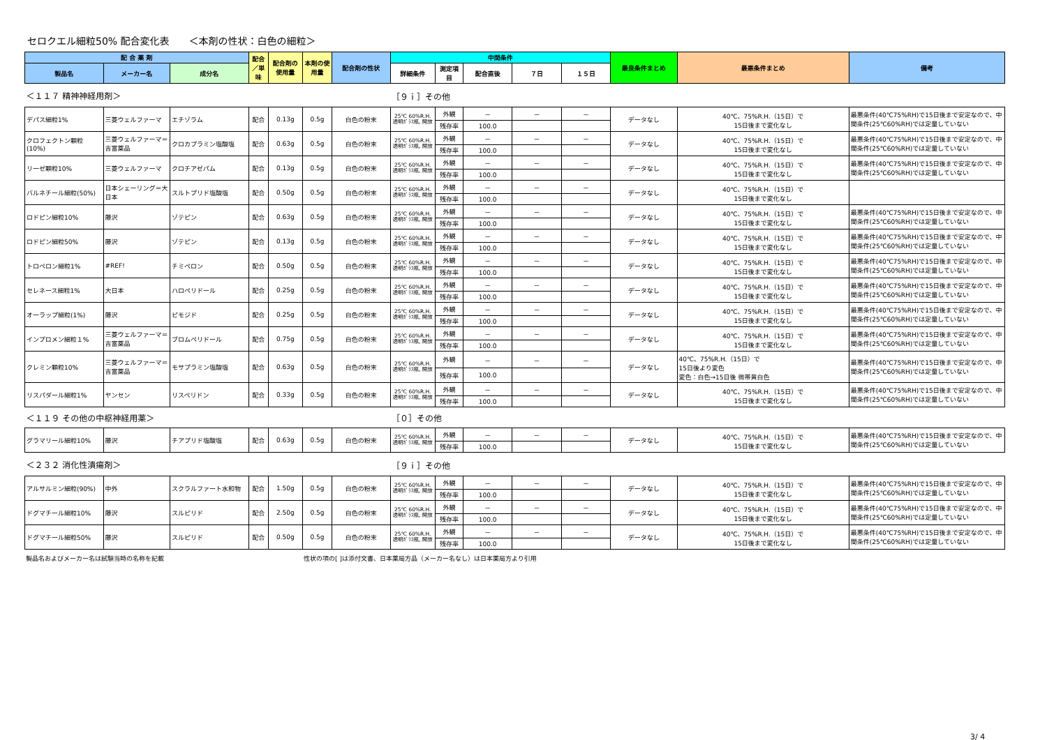セロクエル細粒50% 配合変化表　　＜本剤の性状：白色の細粒＞
| 配 合 薬 剤 | | | 配合／単味 | 配合剤の使用量 | 本剤の使用量 | 配合剤の性状 | 中間条件 | | | | | 最良条件まとめ | 最悪条件まとめ | 備考 |
| --- | --- | --- | --- | --- | --- | --- | --- | --- | --- | --- | --- | --- | --- | --- |
| 製品名 | メーカー名 | 成分名 | | | | | 詳細条件 | 測定項目 | 配合直後 | ７日 | １５日 | | | |
| ＜１１７ 精神神経用剤＞ | | | | | | | ［９ｉ］その他 | | | | | | | |
| デパス細粒1% | 三菱ウェルファーマ | エチゾラム | 配合 | 0.13g | 0.5g | 白色の粉末 | 25℃ 60%R.H. 透明ｶﾞﾗｽ瓶, 開放 | 外観 | － | － | － | データなし | 40℃、75%R.H.（15日）で 15日後まで変化なし | 最悪条件(40℃75%RH)で15日後まで安定なので、中間条件(25℃60%RH)では定量していない |
| | | | | | | | | 残存率 | 100.0 | | | | | |
| クロフェクトン顆粒(10%) | 三菱ウェルファーマ＝吉富薬品 | クロカプラミン塩酸塩 | 配合 | 0.63g | 0.5g | 白色の粉末 | 25℃ 60%R.H. 透明ｶﾞﾗｽ瓶, 開放 | 外観 | － | － | － | データなし | 40℃、75%R.H.（15日）で 15日後まで変化なし | 最悪条件(40℃75%RH)で15日後まで安定なので、中間条件(25℃60%RH)では定量していない |
| | | | | | | | | 残存率 | 100.0 | | | | | |
| リーゼ顆粒10% | 三菱ウェルファーマ | クロチアゼパム | 配合 | 0.13g | 0.5g | 白色の粉末 | 25℃ 60%R.H. 透明ｶﾞﾗｽ瓶, 開放 | 外観 | － | － | － | データなし | 40℃、75%R.H.（15日）で 15日後まで変化なし | 最悪条件(40℃75%RH)で15日後まで安定なので、中間条件(25℃60%RH)では定量していない |
| | | | | | | | | 残存率 | 100.0 | | | | | |
| バルネチール細粒(50%) | 日本シェーリング＝大日本 | スルトプリド塩酸塩 | 配合 | 0.50g | 0.5g | 白色の粉末 | 25℃ 60%R.H. 透明ｶﾞﾗｽ瓶, 開放 | 外観 | － | － | － | データなし | 40℃、75%R.H.（15日）で 15日後まで変化なし | |
| | | | | | | | | 残存率 | 100.0 | | | | | |
| ロドピン細粒10% | 藤沢 | ゾテピン | 配合 | 0.63g | 0.5g | 白色の粉末 | 25℃ 60%R.H. 透明ｶﾞﾗｽ瓶, 開放 | 外観 | － | － | － | データなし | 40℃、75%R.H.（15日）で 15日後まで変化なし | 最悪条件(40℃75%RH)で15日後まで安定なので、中間条件(25℃60%RH)では定量していない |
| | | | | | | | | 残存率 | 100.0 | | | | | |
| ロドピン細粒50% | 藤沢 | ゾテピン | 配合 | 0.13g | 0.5g | 白色の粉末 | 25℃ 60%R.H. 透明ｶﾞﾗｽ瓶, 開放 | 外観 | － | － | － | データなし | 40℃、75%R.H.（15日）で 15日後まで変化なし | 最悪条件(40℃75%RH)で15日後まで安定なので、中間条件(25℃60%RH)では定量していない |
| | | | | | | | | 残存率 | 100.0 | | | | | |
| トロペロン細粒1% | #REF! | チミペロン | 配合 | 0.50g | 0.5g | 白色の粉末 | 25℃ 60%R.H. 透明ｶﾞﾗｽ瓶, 開放 | 外観 | － | － | － | データなし | 40℃、75%R.H.（15日）で 15日後まで変化なし | 最悪条件(40℃75%RH)で15日後まで安定なので、中間条件(25℃60%RH)では定量していない |
| | | | | | | | | 残存率 | 100.0 | | | | | |
| セレネース細粒1% | 大日本 | ハロペリドール | 配合 | 0.25g | 0.5g | 白色の粉末 | 25℃ 60%R.H. 透明ｶﾞﾗｽ瓶, 開放 | 外観 | － | － | － | データなし | 40℃、75%R.H.（15日）で 15日後まで変化なし | 最悪条件(40℃75%RH)で15日後まで安定なので、中間条件(25℃60%RH)では定量していない |
| | | | | | | | | 残存率 | 100.0 | | | | | |
| オーラップ細粒(1%) | 藤沢 | ピモジド | 配合 | 0.25g | 0.5g | 白色の粉末 | 25℃ 60%R.H. 透明ｶﾞﾗｽ瓶, 開放 | 外観 | － | － | － | データなし | 40℃、75%R.H.（15日）で 15日後まで変化なし | 最悪条件(40℃75%RH)で15日後まで安定なので、中間条件(25℃60%RH)では定量していない |
| | | | | | | | | 残存率 | 100.0 | | | | | |
| インプロメン細粒１% | 三菱ウェルファーマ＝吉富薬品 | ブロムペリドール | 配合 | 0.75g | 0.5g | 白色の粉末 | 25℃ 60%R.H. 透明ｶﾞﾗｽ瓶, 開放 | 外観 | － | － | － | データなし | 40℃、75%R.H.（15日）で 15日後まで変化なし | 最悪条件(40℃75%RH)で15日後まで安定なので、中間条件(25℃60%RH)では定量していない |
| | | | | | | | | 残存率 | 100.0 | | | | | |
| クレミン顆粒10% | 三菱ウェルファーマ＝吉富薬品 | モサプラミン塩酸塩 | 配合 | 0.63g | 0.5g | 白色の粉末 | 25℃ 60%R.H. 透明ｶﾞﾗｽ瓶, 開放 | 外観 | － | － | － | データなし | 40℃、75%R.H.（15日）で 15日後より変色 変色：白色→15日後 微帯黄白色 | 最悪条件(40℃75%RH)で15日後まで安定なので、中間条件(25℃60%RH)では定量していない |
| | | | | | | | | 残存率 | 100.0 | | | | | |
| リスパダール細粒1% | ヤンセン | リスペリドン | 配合 | 0.33g | 0.5g | 白色の粉末 | 25℃ 60%R.H. 透明ｶﾞﾗｽ瓶, 開放 | 外観 | － | － | － | データなし | 40℃、75%R.H.（15日）で 15日後まで変化なし | 最悪条件(40℃75%RH)で15日後まで安定なので、中間条件(25℃60%RH)では定量していない |
| | | | | | | | | 残存率 | 100.0 | | | | | |
| ＜１１９ その他の中枢神経用薬＞ | | | | | | | ［０］その他 | | | | | | | |
| グラマリール細粒10% | 藤沢 | チアプリド塩酸塩 | 配合 | 0.63g | 0.5g | 白色の粉末 | 25℃ 60%R.H. 透明ｶﾞﾗｽ瓶, 開放 | 外観 | － | － | － | データなし | 40℃、75%R.H.（15日）で 15日後まで変化なし | 最悪条件(40℃75%RH)で15日後まで安定なので、中間条件(25℃60%RH)では定量していない |
| | | | | | | | | 残存率 | 100.0 | | | | | |
| ＜２３２ 消化性潰瘍剤＞ | | | | | | | ［９ｉ］その他 | | | | | | | |
| アルサルミン細粒(90%) | 中外 | スクラルファート水和物 | 配合 | 1.50g | 0.5g | 白色の粉末 | 25℃ 60%R.H. 透明ｶﾞﾗｽ瓶, 開放 | 外観 | － | － | － | データなし | 40℃、75%R.H.（15日）で 15日後まで変化なし | 最悪条件(40℃75%RH)で15日後まで安定なので、中間条件(25℃60%RH)では定量していない |
| | | | | | | | | 残存率 | 100.0 | | | | | |
| ドグマチール細粒10% | 藤沢 | スルピリド | 配合 | 2.50g | 0.5g | 白色の粉末 | 25℃ 60%R.H. 透明ｶﾞﾗｽ瓶, 開放 | 外観 | － | － | － | データなし | 40℃、75%R.H.（15日）で 15日後まで変化なし | 最悪条件(40℃75%RH)で15日後まで安定なので、中間条件(25℃60%RH)では定量していない |
| | | | | | | | | 残存率 | 100.0 | | | | | |
| ドグマチール細粒50% | 藤沢 | スルピリド | 配合 | 0.50g | 0.5g | 白色の粉末 | 25℃ 60%R.H. 透明ｶﾞﾗｽ瓶, 開放 | 外観 | － | － | － | データなし | 40℃、75%R.H.（15日）で 15日後まで変化なし | 最悪条件(40℃75%RH)で15日後まで安定なので、中間条件(25℃60%RH)では定量していない |
| | | | | | | | | 残存率 | 100.0 | | | | | |
製品名およびメーカー名は試験当時の名称を記載 性状の項の[ ]は添付文書、日本薬局方品（メーカー名なし）は日本薬局方より引用
3/ 4